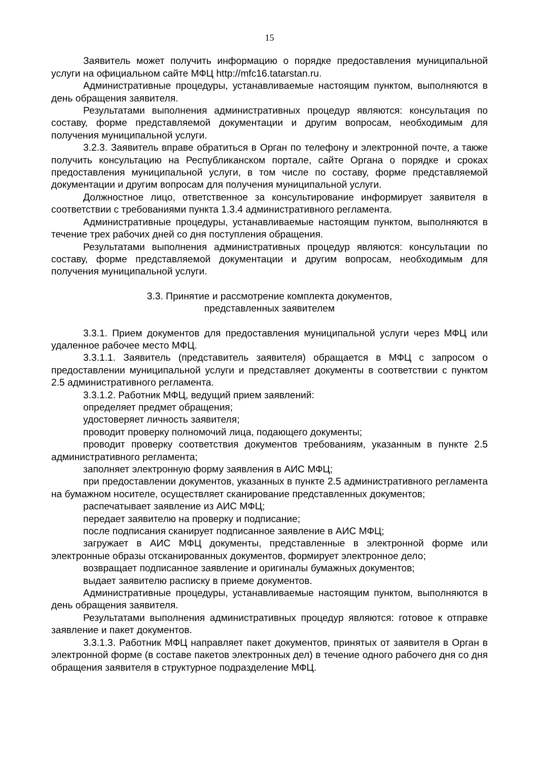15
Заявитель может получить информацию о порядке предоставления муниципальной услуги на официальном сайте МФЦ http://mfc16.tatarstan.ru.
Административные процедуры, устанавливаемые настоящим пунктом, выполняются в день обращения заявителя.
Результатами выполнения административных процедур являются: консультация по составу, форме представляемой документации и другим вопросам, необходимым для получения муниципальной услуги.
3.2.3. Заявитель вправе обратиться в Орган по телефону и электронной почте, а также получить консультацию на Республиканском портале, сайте Органа о порядке и сроках предоставления муниципальной услуги, в том числе по составу, форме представляемой документации и другим вопросам для получения муниципальной услуги.
Должностное лицо, ответственное за консультирование информирует заявителя в соответствии с требованиями пункта 1.3.4 административного регламента.
Административные процедуры, устанавливаемые настоящим пунктом, выполняются в течение трех рабочих дней со дня поступления обращения.
Результатами выполнения административных процедур являются: консультации по составу, форме представляемой документации и другим вопросам, необходимым для получения муниципальной услуги.
3.3. Принятие и рассмотрение комплекта документов,
представленных заявителем
3.3.1. Прием документов для предоставления муниципальной услуги через МФЦ или удаленное рабочее место МФЦ.
3.3.1.1. Заявитель (представитель заявителя) обращается в МФЦ с запросом о предоставлении муниципальной услуги и представляет документы в соответствии с пунктом 2.5 административного регламента.
3.3.1.2. Работник МФЦ, ведущий прием заявлений:
определяет предмет обращения;
удостоверяет личность заявителя;
проводит проверку полномочий лица, подающего документы;
проводит проверку соответствия документов требованиям, указанным в пункте 2.5 административного регламента;
заполняет электронную форму заявления в АИС МФЦ;
при предоставлении документов, указанных в пункте 2.5 административного регламента на бумажном носителе, осуществляет сканирование представленных документов;
распечатывает заявление из АИС МФЦ;
передает заявителю на проверку и подписание;
после подписания сканирует подписанное заявление в АИС МФЦ;
загружает в АИС МФЦ документы, представленные в электронной форме или электронные образы отсканированных документов, формирует электронное дело;
возвращает подписанное заявление и оригиналы бумажных документов;
выдает заявителю расписку в приеме документов.
Административные процедуры, устанавливаемые настоящим пунктом, выполняются в день обращения заявителя.
Результатами выполнения административных процедур являются: готовое к отправке заявление и пакет документов.
3.3.1.3. Работник МФЦ направляет пакет документов, принятых от заявителя в Орган в электронной форме (в составе пакетов электронных дел) в течение одного рабочего дня со дня обращения заявителя в структурное подразделение МФЦ.